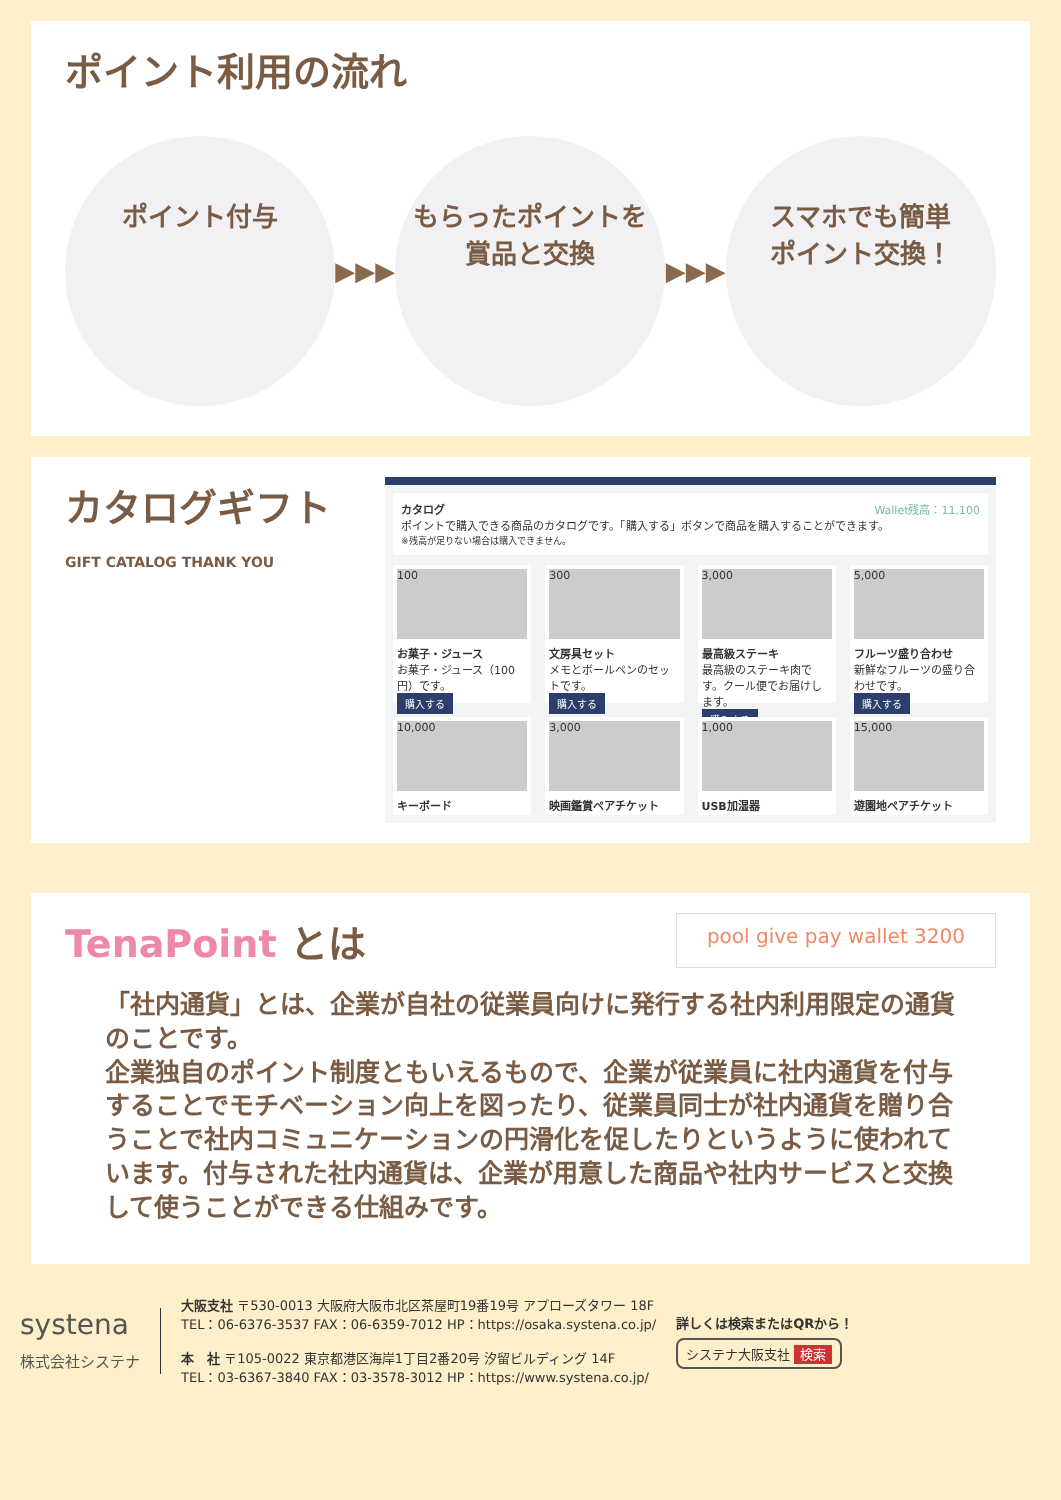ポイント利用の流れ
ポイント付与
▶▶▶
もらったポイントを
賞品と交換
▶▶▶
スマホでも簡単
ポイント交換！
カタログギフト
GIFT CATALOG THANK YOU
カタログ Wallet残高：11,100
ポイントで購入できる商品のカタログです。「購入する」ボタンで商品を購入することができます。
※残高が足りない場合は購入できません。
100
お菓子・ジュース
お菓子・ジュース（100円）です。
購入する
300
文房具セット
メモとボールペンのセットです。
購入する
3,000
最高級ステーキ
最高級のステーキ肉です。クール便でお届けします。
購入する
5,000
フルーツ盛り合わせ
新鮮なフルーツの盛り合わせです。
購入する
10,000
キーボード
3,000
映画鑑賞ペアチケット
1,000
USB加湿器
15,000
遊園地ペアチケット
TenaPoint とは
pool give pay wallet 3200
「社内通貨」とは、企業が自社の従業員向けに発行する社内利用限定の通貨のことです。
企業独自のポイント制度ともいえるもので、企業が従業員に社内通貨を付与することでモチベーション向上を図ったり、従業員同士が社内通貨を贈り合うことで社内コミュニケーションの円滑化を促したりというように使われています。付与された社内通貨は、企業が用意した商品や社内サービスと交換して使うことができる仕組みです。
systena
株式会社システナ
大阪支社 〒530-0013 大阪府大阪市北区茶屋町19番19号 アプローズタワー 18F
TEL：06-6376-3537 FAX：06-6359-7012 HP：https://osaka.systena.co.jp/
本　社 〒105-0022 東京都港区海岸1丁目2番20号 汐留ビルディング 14F
TEL：03-6367-3840 FAX：03-3578-3012 HP：https://www.systena.co.jp/
詳しくは検索またはQRから！
システナ大阪支社 検索